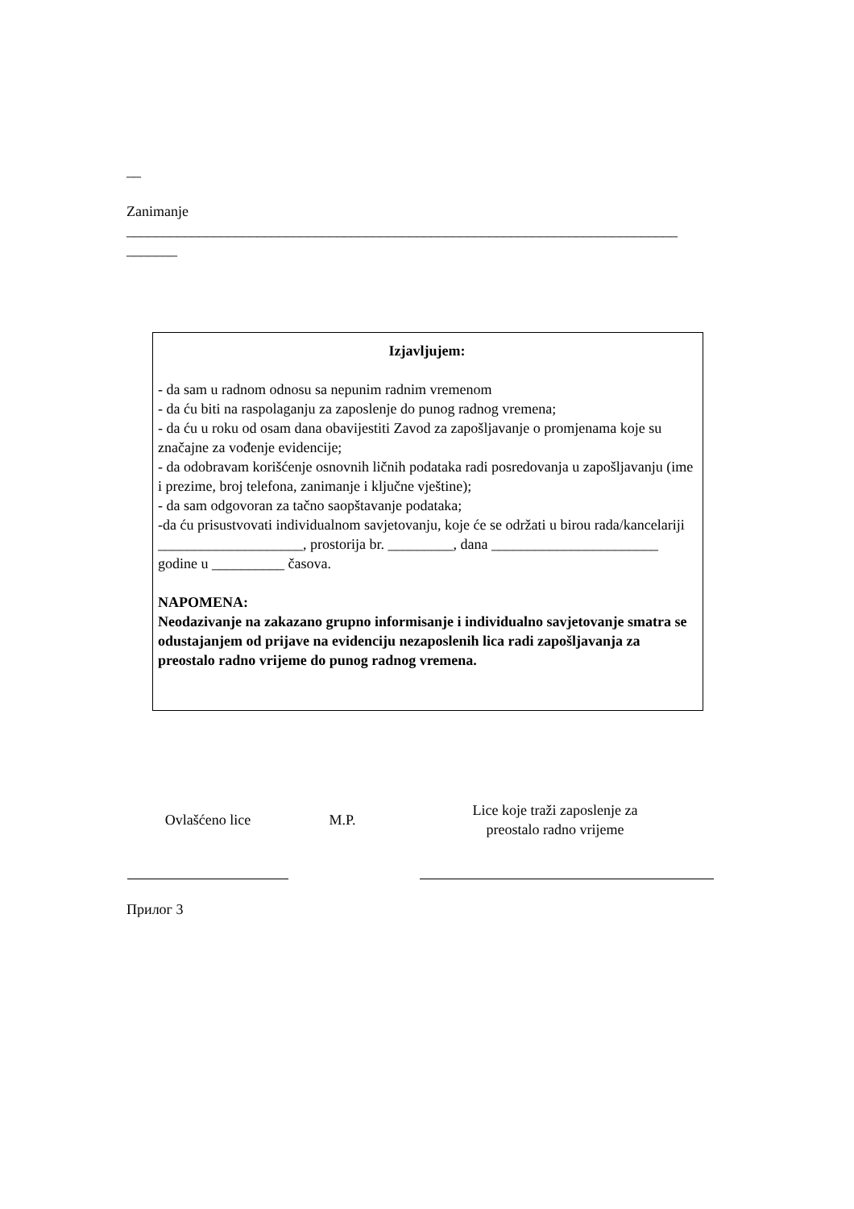__
Zanimanje
____________________________________________________________________________
_______
Izjavljujem:
- da sam u radnom odnosu sa nepunim radnim vremenom
- da ću biti na raspolaganju za zaposlenje do punog radnog vremena;
- da ću u roku od osam dana obavijestiti Zavod za zapošljavanje o promjenama koje su značajne za vođenje evidencije;
- da odobravam korišćenje osnovnih ličnih podataka radi posredovanja u zapošljavanju (ime i prezime, broj telefona, zanimanje i ključne vještine);
- da sam odgovoran za tačno saopštavanje podataka;
-da ću prisustvovati individualnom savjetovanju, koje će se održati u birou rada/kancelariji ____________________, prostorija br. _________, dana _______________________ godine u __________ časova.
NAPOMENA:
Neodazivanje na zakazano grupno informisanje i individualno savjetovanje smatra se odustajanjem od prijave na evidenciju nezaposlenih lica radi zapošljavanja za preostalo radno vrijeme do punog radnog vremena.
| Ovlašćeno lice | M.P. | Lice koje traži zaposlenje za preostalo radno vrijeme |
Прилог 3